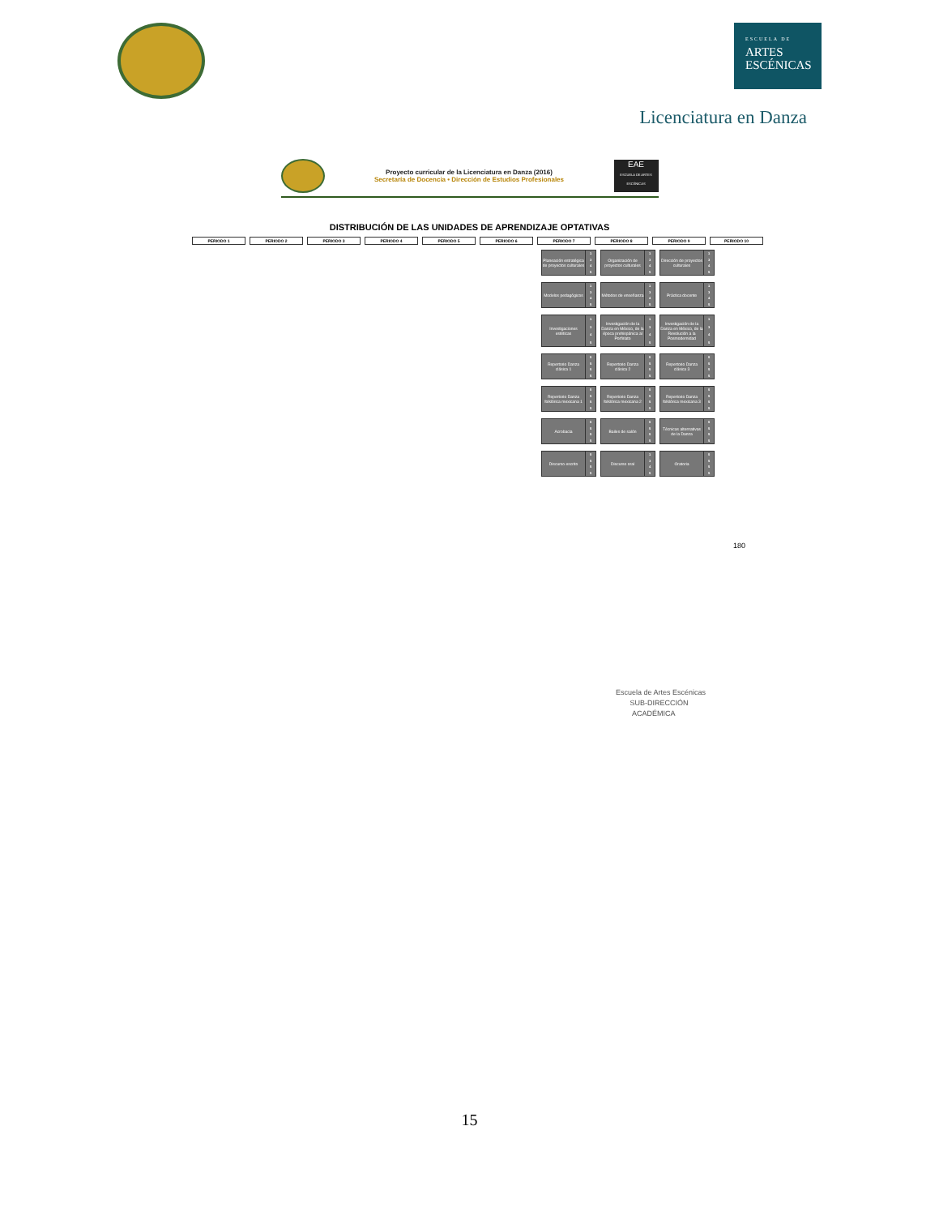ESCUELA DE
ARTES
ESCÉNICAS
Licenciatura en Danza
Proyecto curricular de la Licenciatura en Danza (2016)
Secretaría de Docencia • Dirección de Estudios Profesionales
EAE
ESCUELA DE ARTES ESCÉNICAS
DISTRIBUCIÓN DE LAS UNIDADES DE APRENDIZAJE OPTATIVAS
| PERIODO 1 | PERIODO 2 | PERIODO 3 | PERIODO 4 | PERIODO 5 | PERIODO 6 | PERIODO 7 | PERIODO 8 | PERIODO 9 | PERIODO 10 |
| --- | --- | --- | --- | --- | --- | --- | --- | --- | --- |
Planeación estratégica de proyectos culturales 1
3
4
5
Organización de proyectos culturales 1
3
4
5
Dirección de proyectos culturales 1
3
4
5
Modelos pedagógicos 1
3
4
5
Métodos de enseñanza 1
3
4
5
Práctica docente 1
3
4
5
Investigaciones estéticas 1
3
4
5
Investigación de la Danza en México, de la época prehispánica al Porfiriato 1
3
4
5
Investigación de la Danza en México, de la Revolución a la Posmodernidad 1
3
4
5
Repertorio Danza clásica 1 0
5
5
5
Repertorio Danza clásica 2 0
5
5
5
Repertorio Danza clásica 3 0
5
5
5
Repertorio Danza folklórica mexicana 1 0
5
5
5
Repertorio Danza folklórica mexicana 2 0
5
5
5
Repertorio Danza folklórica mexicana 3 0
5
5
5
Acrobacia 0
5
5
5
Bailes de salón 0
5
5
5
Técnicas alternativas de la Danza 0
5
5
5
Discurso escrito 0
5
5
5
Discurso oral 1
3
4
5
Oratoria 0
5
5
5
180
Escuela de Artes Escénicas
SUB-DIRECCIÓN
ACADÉMICA
15